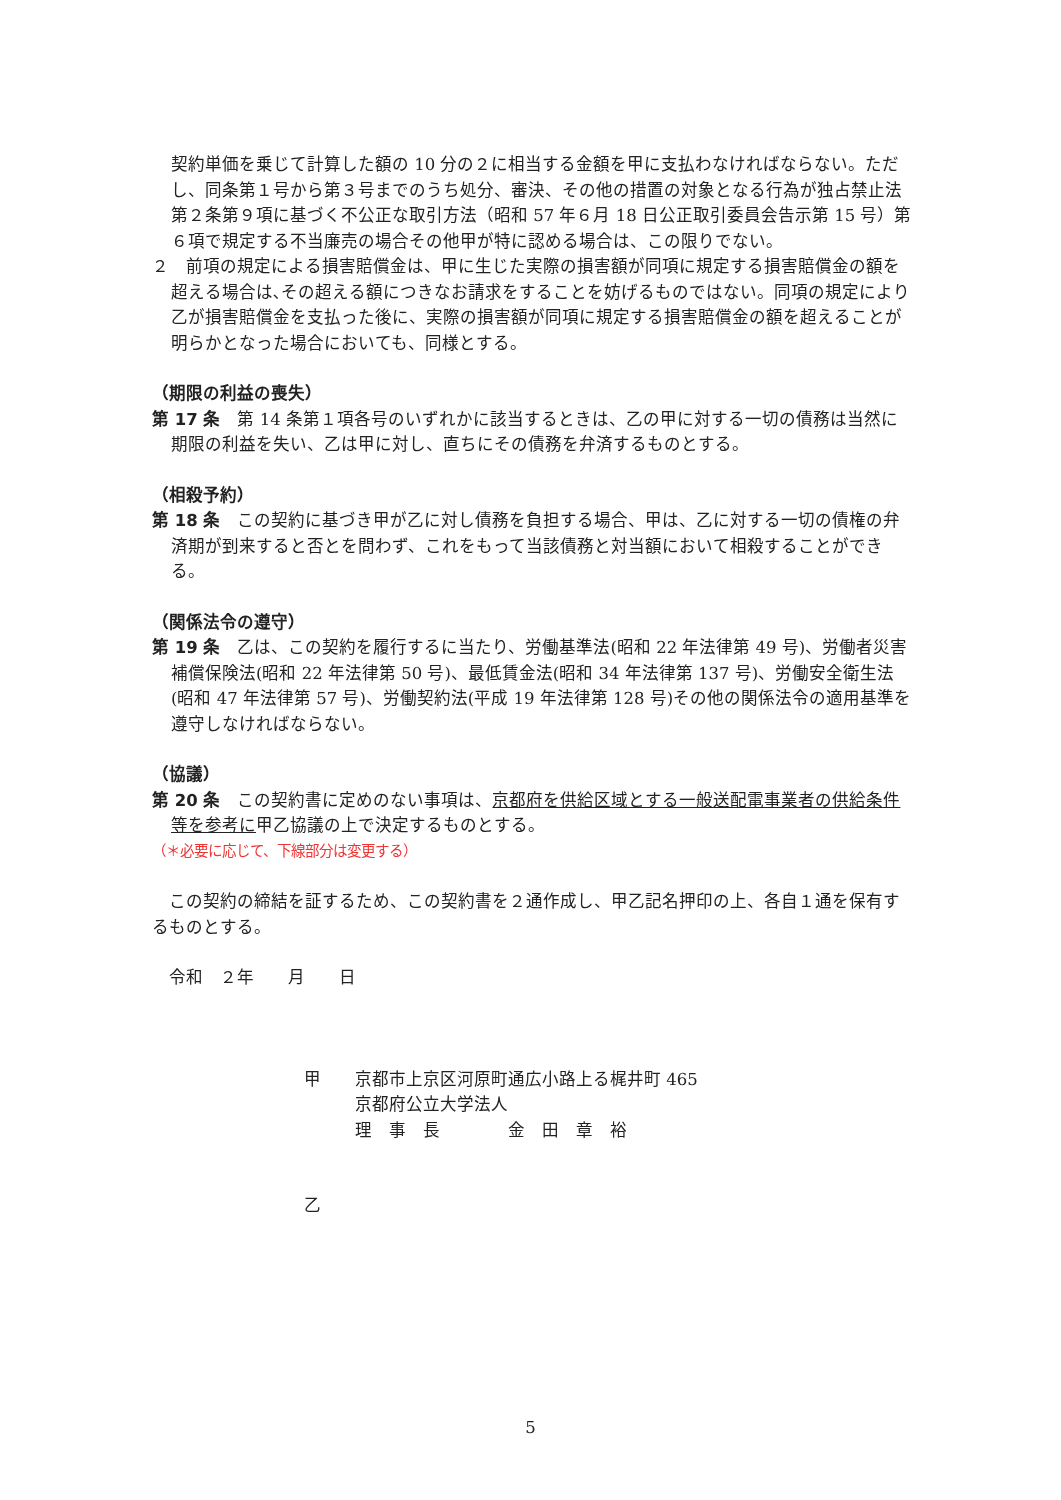契約単価を乗じて計算した額の 10 分の２に相当する金額を甲に支払わなければならない。ただし、同条第１号から第３号までのうち処分、審決、その他の措置の対象となる行為が独占禁止法第２条第９項に基づく不公正な取引方法（昭和 57 年６月 18 日公正取引委員会告示第 15 号）第６項で規定する不当廉売の場合その他甲が特に認める場合は、この限りでない。
２　前項の規定による損害賠償金は、甲に生じた実際の損害額が同項に規定する損害賠償金の額を超える場合は､その超える額につきなお請求をすることを妨げるものではない。同項の規定により乙が損害賠償金を支払った後に、実際の損害額が同項に規定する損害賠償金の額を超えることが明らかとなった場合においても、同様とする。
（期限の利益の喪失）
第 17 条　第 14 条第１項各号のいずれかに該当するときは、乙の甲に対する一切の債務は当然に期限の利益を失い、乙は甲に対し、直ちにその債務を弁済するものとする。
（相殺予約）
第 18 条　この契約に基づき甲が乙に対し債務を負担する場合、甲は、乙に対する一切の債権の弁済期が到来すると否とを問わず、これをもって当該債務と対当額において相殺することができる。
（関係法令の遵守）
第 19 条　乙は、この契約を履行するに当たり、労働基準法(昭和 22 年法律第 49 号)、労働者災害補償保険法(昭和 22 年法律第 50 号)、最低賃金法(昭和 34 年法律第 137 号)、労働安全衛生法(昭和 47 年法律第 57 号)、労働契約法(平成 19 年法律第 128 号)その他の関係法令の適用基準を遵守しなければならない。
（協議）
第 20 条　この契約書に定めのない事項は、京都府を供給区域とする一般送配電事業者の供給条件等を参考に甲乙協議の上で決定するものとする。
（＊必要に応じて、下線部分は変更する）
　この契約の締結を証するため、この契約書を２通作成し、甲乙記名押印の上、各自１通を保有するものとする。
　令和　２年　　月　　日
甲　　京都市上京区河原町通広小路上る梶井町 465
　　　京都府公立大学法人
　　　理　事　長　　　　金　田　章　裕
乙
5